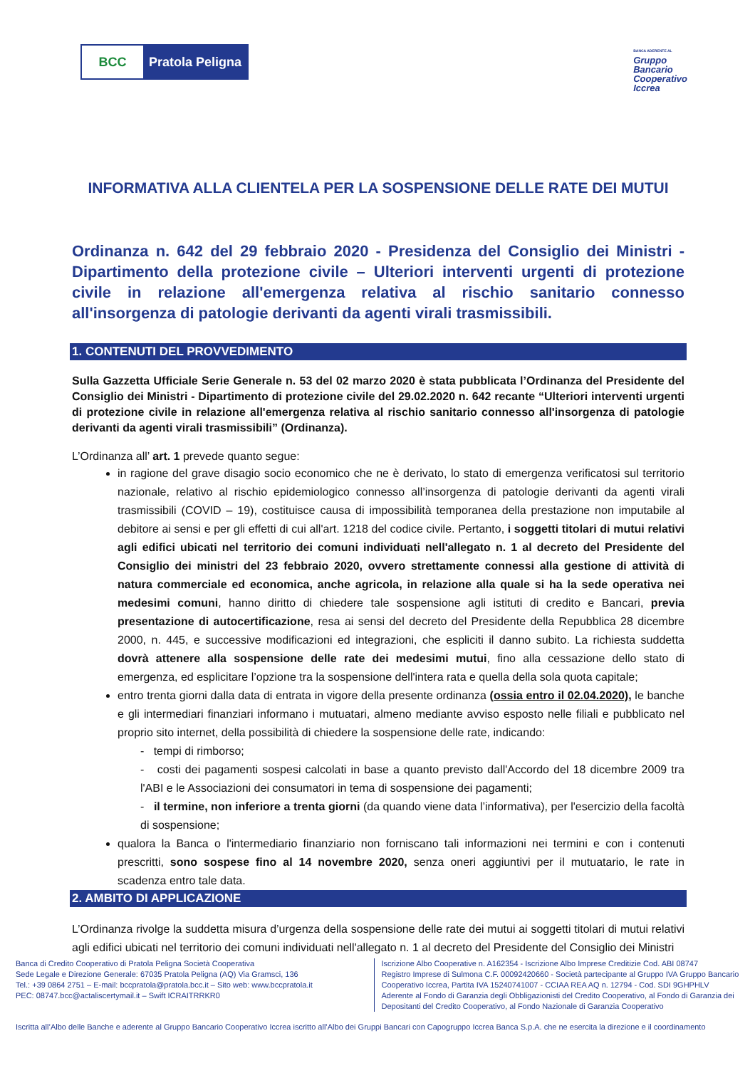BCC Pratola Peligna
BANCA ADERENTE AL
Gruppo
Bancario
Cooperativo
Iccrea
INFORMATIVA ALLA CLIENTELA PER LA SOSPENSIONE DELLE RATE DEI MUTUI
Ordinanza n. 642 del 29 febbraio 2020 - Presidenza del Consiglio dei Ministri - Dipartimento della protezione civile – Ulteriori interventi urgenti di protezione civile in relazione all'emergenza relativa al rischio sanitario connesso all'insorgenza di patologie derivanti da agenti virali trasmissibili.
1. CONTENUTI DEL PROVVEDIMENTO
Sulla Gazzetta Ufficiale Serie Generale n. 53 del 02 marzo 2020 è stata pubblicata l’Ordinanza del Presidente del Consiglio dei Ministri - Dipartimento di protezione civile del 29.02.2020 n. 642 recante “Ulteriori interventi urgenti di protezione civile in relazione all'emergenza relativa al rischio sanitario connesso all'insorgenza di patologie derivanti da agenti virali trasmissibili” (Ordinanza).
L’Ordinanza all’ art. 1 prevede quanto segue:
in ragione del grave disagio socio economico che ne è derivato, lo stato di emergenza verificatosi sul territorio nazionale, relativo al rischio epidemiologico connesso all’insorgenza di patologie derivanti da agenti virali trasmissibili (COVID – 19), costituisce causa di impossibilità temporanea della prestazione non imputabile al debitore ai sensi e per gli effetti di cui all'art. 1218 del codice civile. Pertanto, i soggetti titolari di mutui relativi agli edifici ubicati nel territorio dei comuni individuati nell'allegato n. 1 al decreto del Presidente del Consiglio dei ministri del 23 febbraio 2020, ovvero strettamente connessi alla gestione di attività di natura commerciale ed economica, anche agricola, in relazione alla quale si ha la sede operativa nei medesimi comuni, hanno diritto di chiedere tale sospensione agli istituti di credito e Bancari, previa presentazione di autocertificazione, resa ai sensi del decreto del Presidente della Repubblica 28 dicembre 2000, n. 445, e successive modificazioni ed integrazioni, che espliciti il danno subito. La richiesta suddetta dovrà attenere alla sospensione delle rate dei medesimi mutui, fino alla cessazione dello stato di emergenza, ed esplicitare l’opzione tra la sospensione dell'intera rata e quella della sola quota capitale;
entro trenta giorni dalla data di entrata in vigore della presente ordinanza (ossia entro il 02.04.2020), le banche e gli intermediari finanziari informano i mutuatari, almeno mediante avviso esposto nelle filiali e pubblicato nel proprio sito internet, della possibilità di chiedere la sospensione delle rate, indicando:
- tempi di rimborso;
- costi dei pagamenti sospesi calcolati in base a quanto previsto dall'Accordo del 18 dicembre 2009 tra l'ABI e le Associazioni dei consumatori in tema di sospensione dei pagamenti;
- il termine, non inferiore a trenta giorni (da quando viene data l’informativa), per l'esercizio della facoltà di sospensione;
qualora la Banca o l'intermediario finanziario non forniscano tali informazioni nei termini e con i contenuti prescritti, sono sospese fino al 14 novembre 2020, senza oneri aggiuntivi per il mutuatario, le rate in scadenza entro tale data.
2. AMBITO DI APPLICAZIONE
L’Ordinanza rivolge la suddetta misura d’urgenza della sospensione delle rate dei mutui ai soggetti titolari di mutui relativi agli edifici ubicati nel territorio dei comuni individuati nell'allegato n. 1 al decreto del Presidente del Consiglio dei Ministri
Banca di Credito Cooperativo di Pratola Peligna Società Cooperativa
Sede Legale e Direzione Generale: 67035 Pratola Peligna (AQ) Via Gramsci, 136
Tel.: +39 0864 2751 – E-mail: bccpratola@pratola.bcc.it – Sito web: www.bccpratola.it
PEC: 08747.bcc@actaliscertymail.it – Swift ICRAITRRKR0
Iscrizione Albo Cooperative n. A162354 - Iscrizione Albo Imprese Creditizie Cod. ABI 08747
Registro Imprese di Sulmona C.F. 00092420660 - Società partecipante al Gruppo IVA Gruppo Bancario Cooperativo Iccrea, Partita IVA 15240741007 - CCIAA REA AQ n. 12794 - Cod. SDI 9GHPHLV
Aderente al Fondo di Garanzia degli Obbligazionisti del Credito Cooperativo, al Fondo di Garanzia dei Depositanti del Credito Cooperativo, al Fondo Nazionale di Garanzia Cooperativo
Iscritta all’Albo delle Banche e aderente al Gruppo Bancario Cooperativo Iccrea iscritto all’Albo dei Gruppi Bancari con Capogruppo Iccrea Banca S.p.A. che ne esercita la direzione e il coordinamento